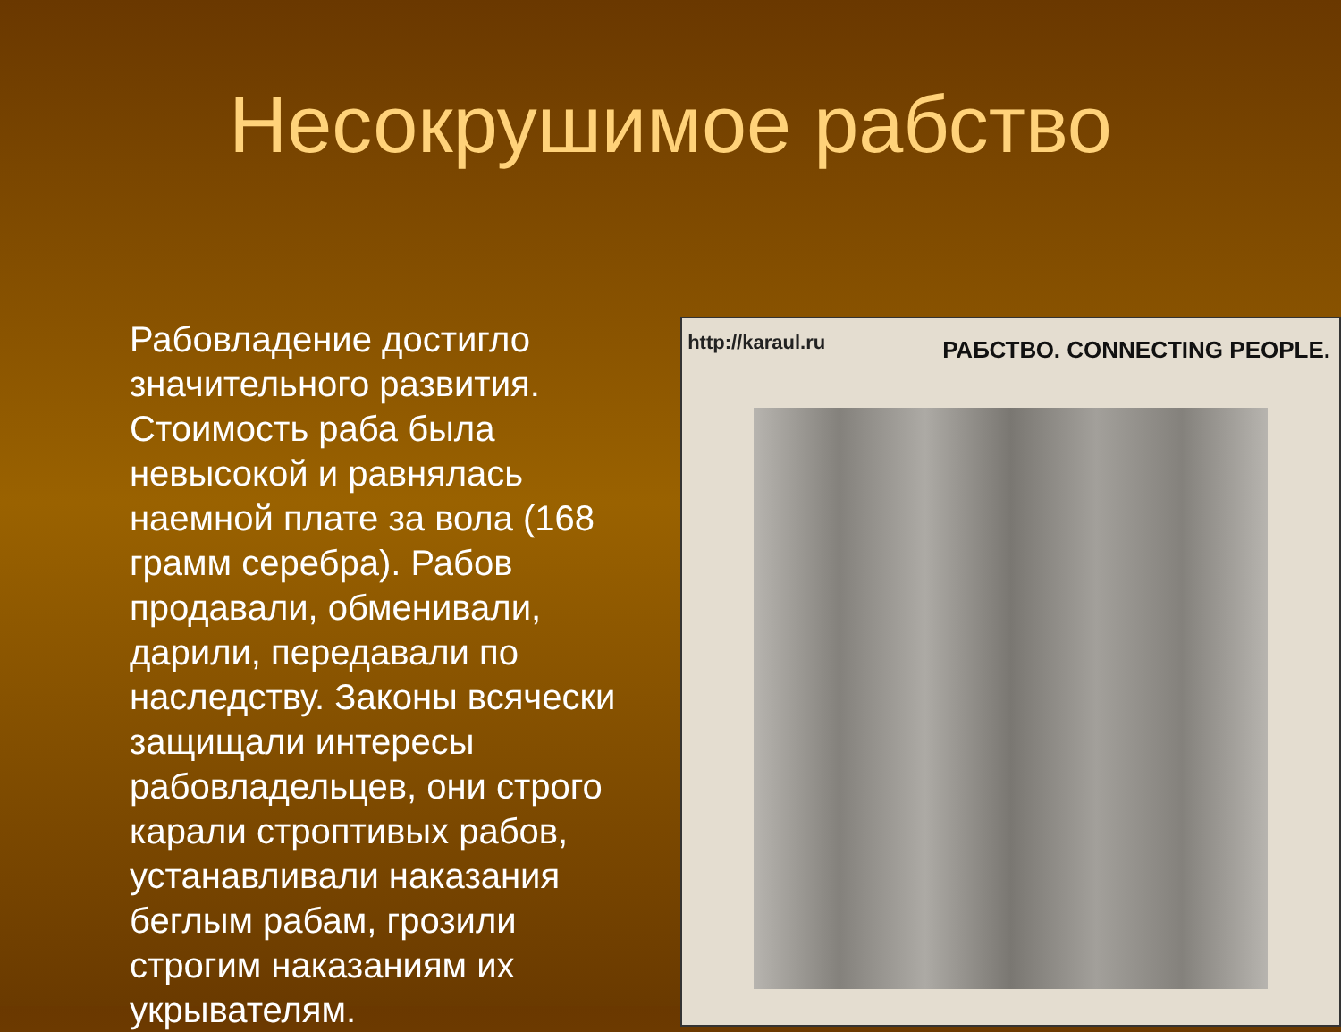Несокрушимое рабство
Рабовладение достигло значительного развития. Стоимость раба была невысокой и равнялась наемной плате за вола (168 грамм серебра). Рабов продавали, обменивали, дарили, передавали по наследству. Законы всячески защищали интересы рабовладельцев, они строго карали строптивых рабов, устанавливали наказания беглым рабам, грозили строгим наказаниям их укрывателям.
http://karaul.ru РАБСТВО. CONNECTING PEOPLE.